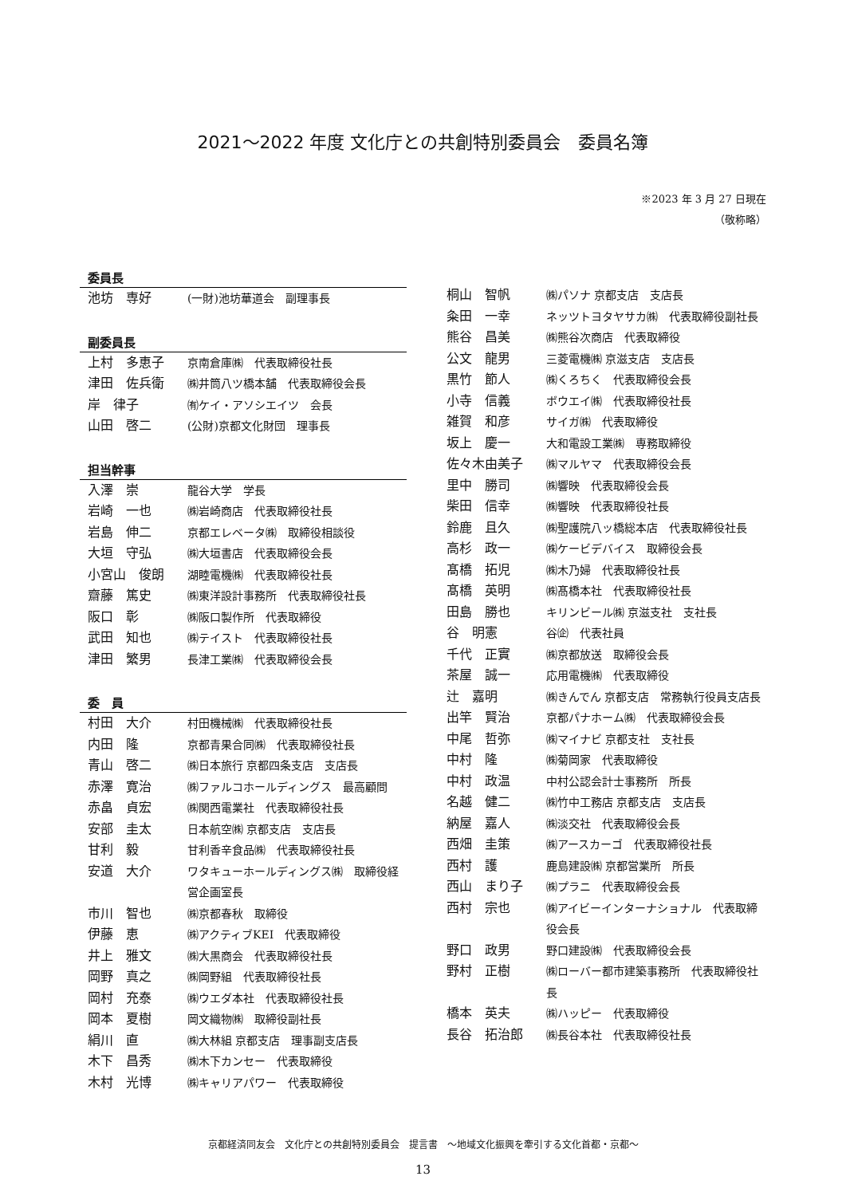2021～2022 年度 文化庁との共創特別委員会　委員名簿
※2023 年 3 月 27 日現在
（敬称略）
委員長
| 池坊 専好 | (一財)池坊華道会 副理事長 |
副委員長
| 上村 多恵子 | 京南倉庫㈱ 代表取締役社長 |
| 津田 佐兵衛 | ㈱井筒八ツ橋本舗 代表取締役会長 |
| 岸 律子 | ㈲ケイ・アソシエイツ 会長 |
| 山田 啓二 | (公財)京都文化財団 理事長 |
担当幹事
| 入澤 崇 | 龍谷大学 学長 |
| 岩崎 一也 | ㈱岩崎商店 代表取締役社長 |
| 岩島 伸二 | 京都エレベータ㈱ 取締役相談役 |
| 大垣 守弘 | ㈱大垣書店 代表取締役会長 |
| 小宮山 俊朗 | 湖睦電機㈱ 代表取締役社長 |
| 齋藤 篤史 | ㈱東洋設計事務所 代表取締役社長 |
| 阪口 彰 | ㈱阪口製作所 代表取締役 |
| 武田 知也 | ㈱テイスト 代表取締役社長 |
| 津田 繁男 | 長津工業㈱ 代表取締役会長 |
委　員
| 村田 大介 | 村田機械㈱ 代表取締役社長 |
| 内田 隆 | 京都青果合同㈱ 代表取締役社長 |
| 青山 啓二 | ㈱日本旅行 京都四条支店 支店長 |
| 赤澤 寛治 | ㈱ファルコホールディングス 最高顧問 |
| 赤畠 貞宏 | ㈱関西電業社 代表取締役社長 |
| 安部 圭太 | 日本航空㈱ 京都支店 支店長 |
| 甘利 毅 | 甘利香辛食品㈱ 代表取締役社長 |
| 安道 大介 | ワタキューホールディングス㈱ 取締役経営企画室長 |
| 市川 智也 | ㈱京都春秋 取締役 |
| 伊藤 恵 | ㈱アクティブKEI 代表取締役 |
| 井上 雅文 | ㈱大黒商会 代表取締役社長 |
| 岡野 真之 | ㈱岡野組 代表取締役社長 |
| 岡村 充泰 | ㈱ウエダ本社 代表取締役社長 |
| 岡本 夏樹 | 岡文織物㈱ 取締役副社長 |
| 絹川 直 | ㈱大林組 京都支店 理事副支店長 |
| 木下 昌秀 | ㈱木下カンセー 代表取締役 |
| 木村 光博 | ㈱キャリアパワー 代表取締役 |
| 桐山 智帆 | ㈱パソナ 京都支店 支店長 |
| 粂田 一幸 | ネッツトヨタヤサカ㈱ 代表取締役副社長 |
| 熊谷 昌美 | ㈱熊谷次商店 代表取締役 |
| 公文 龍男 | 三菱電機㈱ 京滋支店 支店長 |
| 黒竹 節人 | ㈱くろちく 代表取締役会長 |
| 小寺 信義 | ボウエイ㈱ 代表取締役社長 |
| 雑賀 和彦 | サイガ㈱ 代表取締役 |
| 坂上 慶一 | 大和電設工業㈱ 専務取締役 |
| 佐々木由美子 | ㈱マルヤマ 代表取締役会長 |
| 里中 勝司 | ㈱響映 代表取締役会長 |
| 柴田 信幸 | ㈱響映 代表取締役社長 |
| 鈴鹿 且久 | ㈱聖護院八ッ橋総本店 代表取締役社長 |
| 高杉 政一 | ㈱ケービデバイス 取締役会長 |
| 髙橋 拓児 | ㈱木乃婦 代表取締役社長 |
| 髙橋 英明 | ㈱髙橋本社 代表取締役社長 |
| 田島 勝也 | キリンビール㈱ 京滋支社 支社長 |
| 谷 明憲 | 谷㈽ 代表社員 |
| 千代 正實 | ㈱京都放送 取締役会長 |
| 茶屋 誠一 | 応用電機㈱ 代表取締役 |
| 辻 嘉明 | ㈱きんでん 京都支店 常務執行役員支店長 |
| 出竿 賢治 | 京都パナホーム㈱ 代表取締役会長 |
| 中尾 哲弥 | ㈱マイナビ 京都支社 支社長 |
| 中村 隆 | ㈱菊岡家 代表取締役 |
| 中村 政温 | 中村公認会計士事務所 所長 |
| 名越 健二 | ㈱竹中工務店 京都支店 支店長 |
| 納屋 嘉人 | ㈱淡交社 代表取締役会長 |
| 西畑 圭策 | ㈱アースカーゴ 代表取締役社長 |
| 西村 護 | 鹿島建設㈱ 京都営業所 所長 |
| 西山 まり子 | ㈱プラニ 代表取締役会長 |
| 西村 宗也 | ㈱アイビーインターナショナル 代表取締役会長 |
| 野口 政男 | 野口建設㈱ 代表取締役会長 |
| 野村 正樹 | ㈱ローバー都市建築事務所 代表取締役社長 |
| 橋本 英夫 | ㈱ハッピー 代表取締役 |
| 長谷 拓治郎 | ㈱長谷本社 代表取締役社長 |
京都経済同友会　文化庁との共創特別委員会　提言書　～地域文化振興を牽引する文化首都・京都～
13